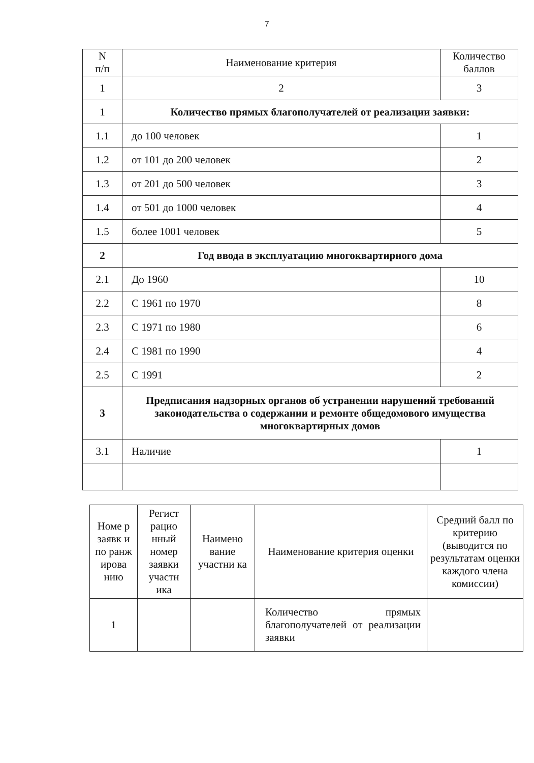7
| N п/п | Наименование критерия | Количество баллов |
| --- | --- | --- |
| 1 | 2 | 3 |
| 1 | Количество прямых благополучателей от реализации заявки: | |
| 1.1 | до 100 человек | 1 |
| 1.2 | от 101 до 200 человек | 2 |
| 1.3 | от 201 до 500 человек | 3 |
| 1.4 | от 501 до 1000 человек | 4 |
| 1.5 | более 1001 человек | 5 |
| 2 | Год ввода в эксплуатацию многоквартирного дома | |
| 2.1 | До 1960 | 10 |
| 2.2 | С 1961 по 1970 | 8 |
| 2.3 | С 1971 по 1980 | 6 |
| 2.4 | С 1981 по 1990 | 4 |
| 2.5 | С 1991 | 2 |
| 3 | Предписания надзорных органов об устранении нарушений требований законодательства о содержании и ремонте общедомового имущества многоквартирных домов | |
| 3.1 | Наличие | 1 |
| Номе р заявк и по ранж ирова нию | Регист рацио нный номер заявки участн ика | Наимено вание участни ка | Наименование критерия оценки | Средний балл по критерию (выводится по результатам оценки каждого члена комиссии) |
| --- | --- | --- | --- | --- |
| 1 | | | Количество прямых благополучателей от реализации заявки | |